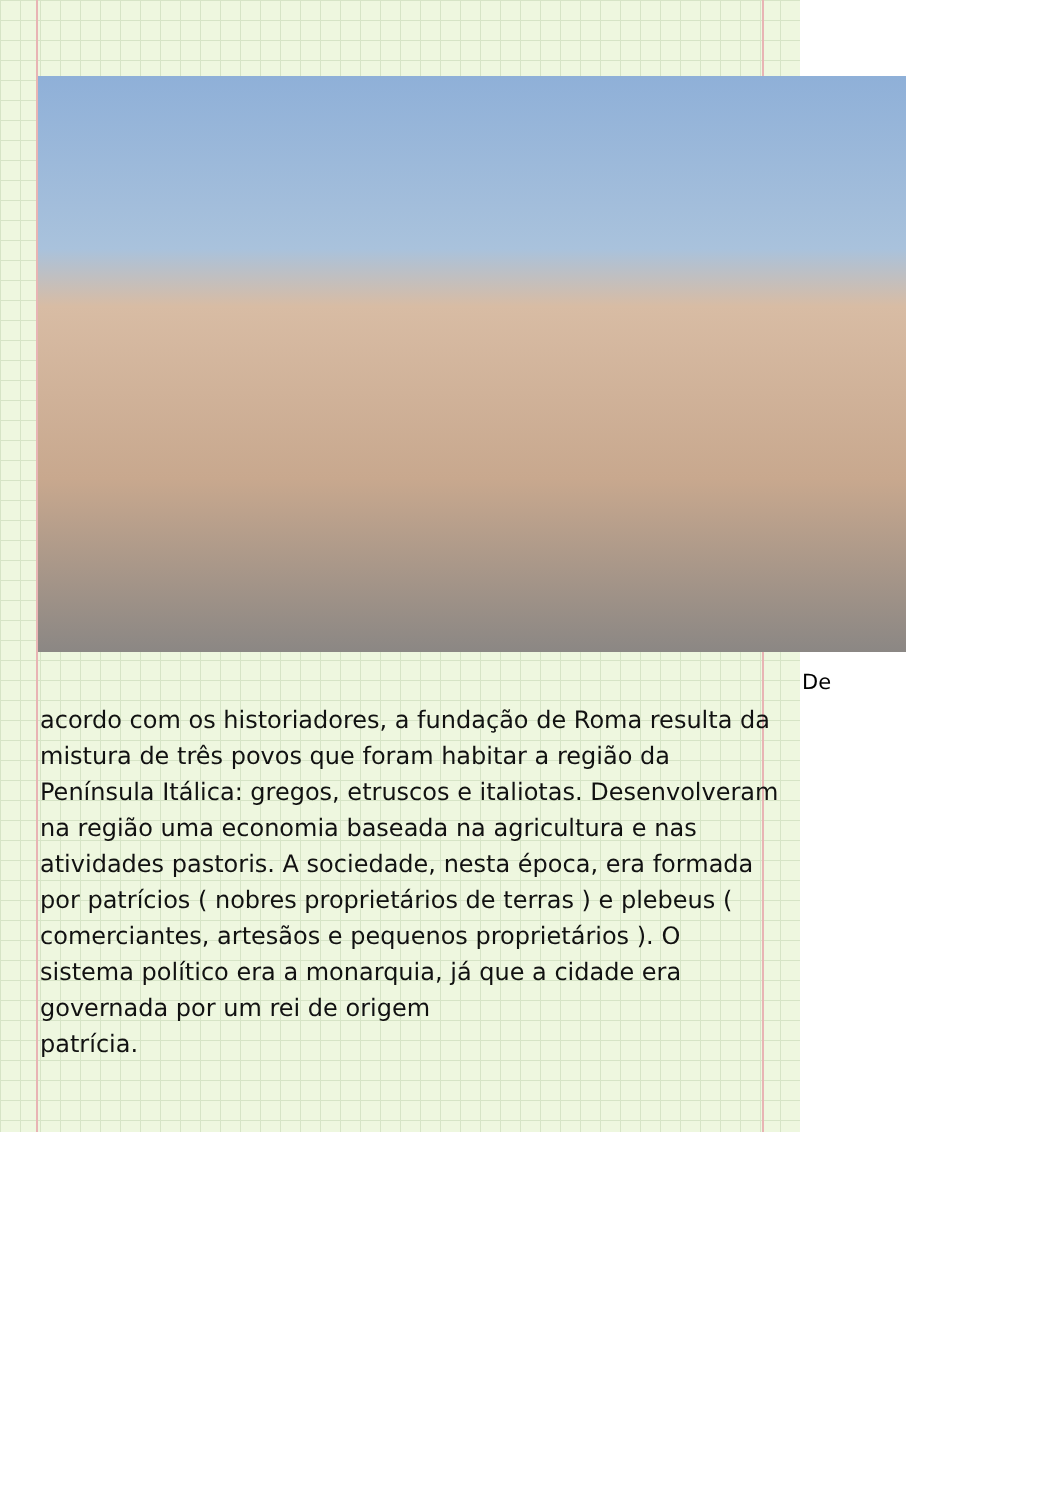De
acordo com os historiadores, a fundação de Roma resulta da mistura de três povos que foram habitar a região da Península Itálica: gregos, etruscos e italiotas. Desenvolveram na região uma economia baseada na agricultura e nas atividades pastoris. A sociedade, nesta época, era formada por patrícios ( nobres proprietários de terras ) e plebeus ( comerciantes, artesãos e pequenos proprietários ). O sistema político era a monarquia, já que a cidade era governada por um rei de origem
patrícia.